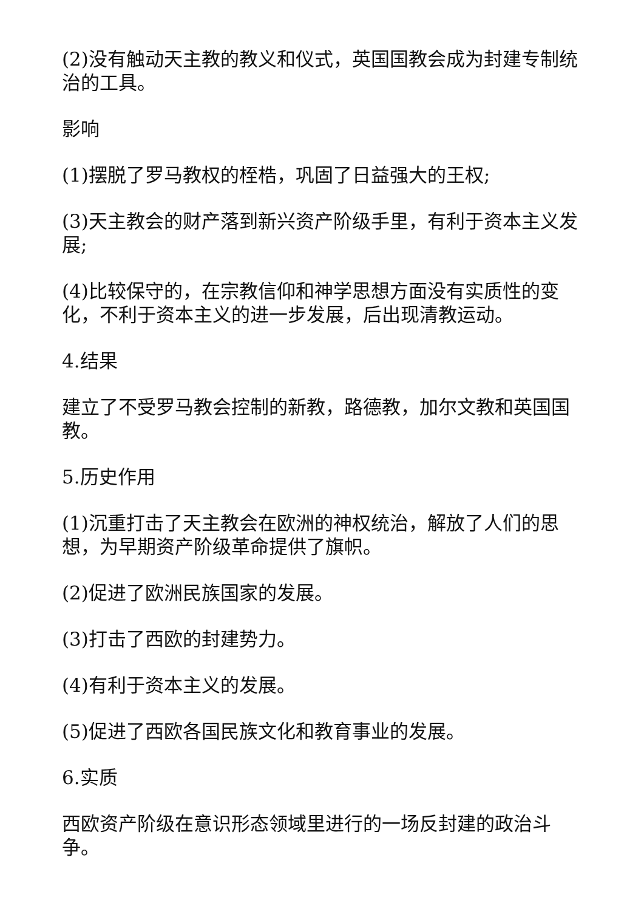(2)没有触动天主教的教义和仪式，英国国教会成为封建专制统治的工具。
影响
(1)摆脱了罗马教权的桎梏，巩固了日益强大的王权;
(3)天主教会的财产落到新兴资产阶级手里，有利于资本主义发展;
(4)比较保守的，在宗教信仰和神学思想方面没有实质性的变化，不利于资本主义的进一步发展，后出现清教运动。
4.结果
建立了不受罗马教会控制的新教，路德教，加尔文教和英国国教。
5.历史作用
(1)沉重打击了天主教会在欧洲的神权统治，解放了人们的思想，为早期资产阶级革命提供了旗帜。
(2)促进了欧洲民族国家的发展。
(3)打击了西欧的封建势力。
(4)有利于资本主义的发展。
(5)促进了西欧各国民族文化和教育事业的发展。
6.实质
西欧资产阶级在意识形态领域里进行的一场反封建的政治斗争。